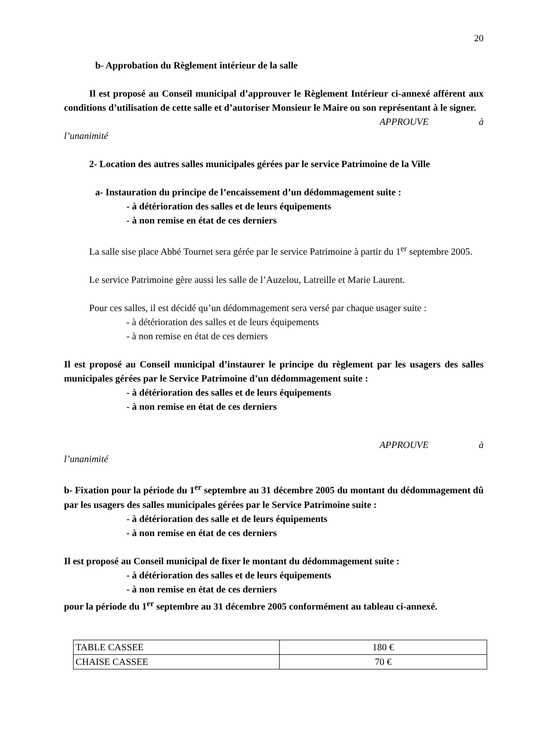20
b- Approbation du Règlement intérieur de la salle
Il est proposé au Conseil municipal d’approuver le Règlement Intérieur ci-annexé afférent aux conditions d’utilisation de cette salle et d’autoriser Monsieur le Maire ou son représentant à le signer.
APPROUVE à
l’unanimité
2- Location des autres salles municipales gérées par le service Patrimoine de la Ville
a- Instauration du principe de l’encaissement d’un dédommagement suite :
- à détérioration des salles et de leurs équipements
- à non remise en état de ces derniers
La salle sise place Abbé Tournet sera gérée par le service Patrimoine à partir du 1<sup>er</sup> septembre 2005.
Le service Patrimoine gère aussi les salle de l’Auzelou, Latreille et Marie Laurent.
Pour ces salles, il est décidé qu’un dédommagement sera versé par chaque usager suite :
- à détérioration des salles et de leurs équipements
- à non remise en état de ces derniers
Il est proposé au Conseil municipal d’instaurer le principe du règlement par les usagers des salles municipales gérées par le Service Patrimoine d’un dédommagement suite :
- à détérioration des salles et de leurs équipements
- à non remise en état de ces derniers
APPROUVE à
l’unanimité
b- Fixation pour la période du 1<sup>er</sup> septembre au 31 décembre 2005 du montant du dédommagement dû par les usagers des salles municipales gérées par le Service Patrimoine suite :
- à détérioration des salle et de leurs équipements
- à non remise en état de ces derniers
Il est proposé au Conseil municipal de fixer le montant du dédommagement suite :
- à détérioration des salles et de leurs équipements
- à non remise en état de ces derniers
pour la période du 1<sup>er</sup> septembre au 31 décembre 2005 conformément au tableau ci-annexé.
| TABLE CASSEE | 180 € |
| CHAISE CASSEE | 70 € |